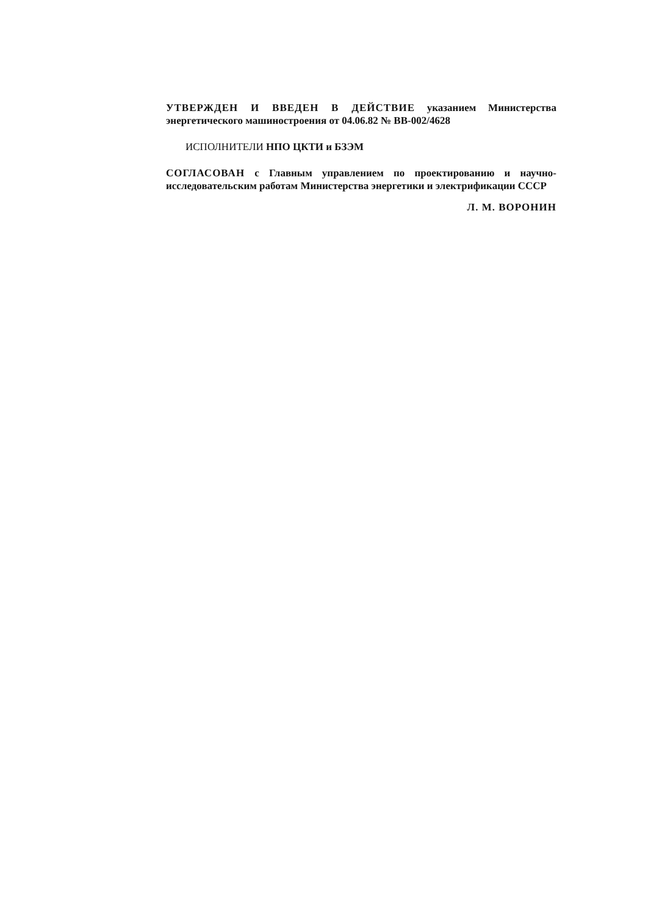УТВЕРЖДЕН И ВВЕДЕН В ДЕЙСТВИЕ указанием Министерства энергетического машиностроения от 04.06.82 № ВВ-002/4628
ИСПОЛНИТЕЛИ НПО ЦКТИ и БЗЭМ
СОГЛАСОВАН с Главным управлением по проектированию и научно-исследовательским работам Министерства энергетики и электрификации СССР
Л. М. ВОРОНИН